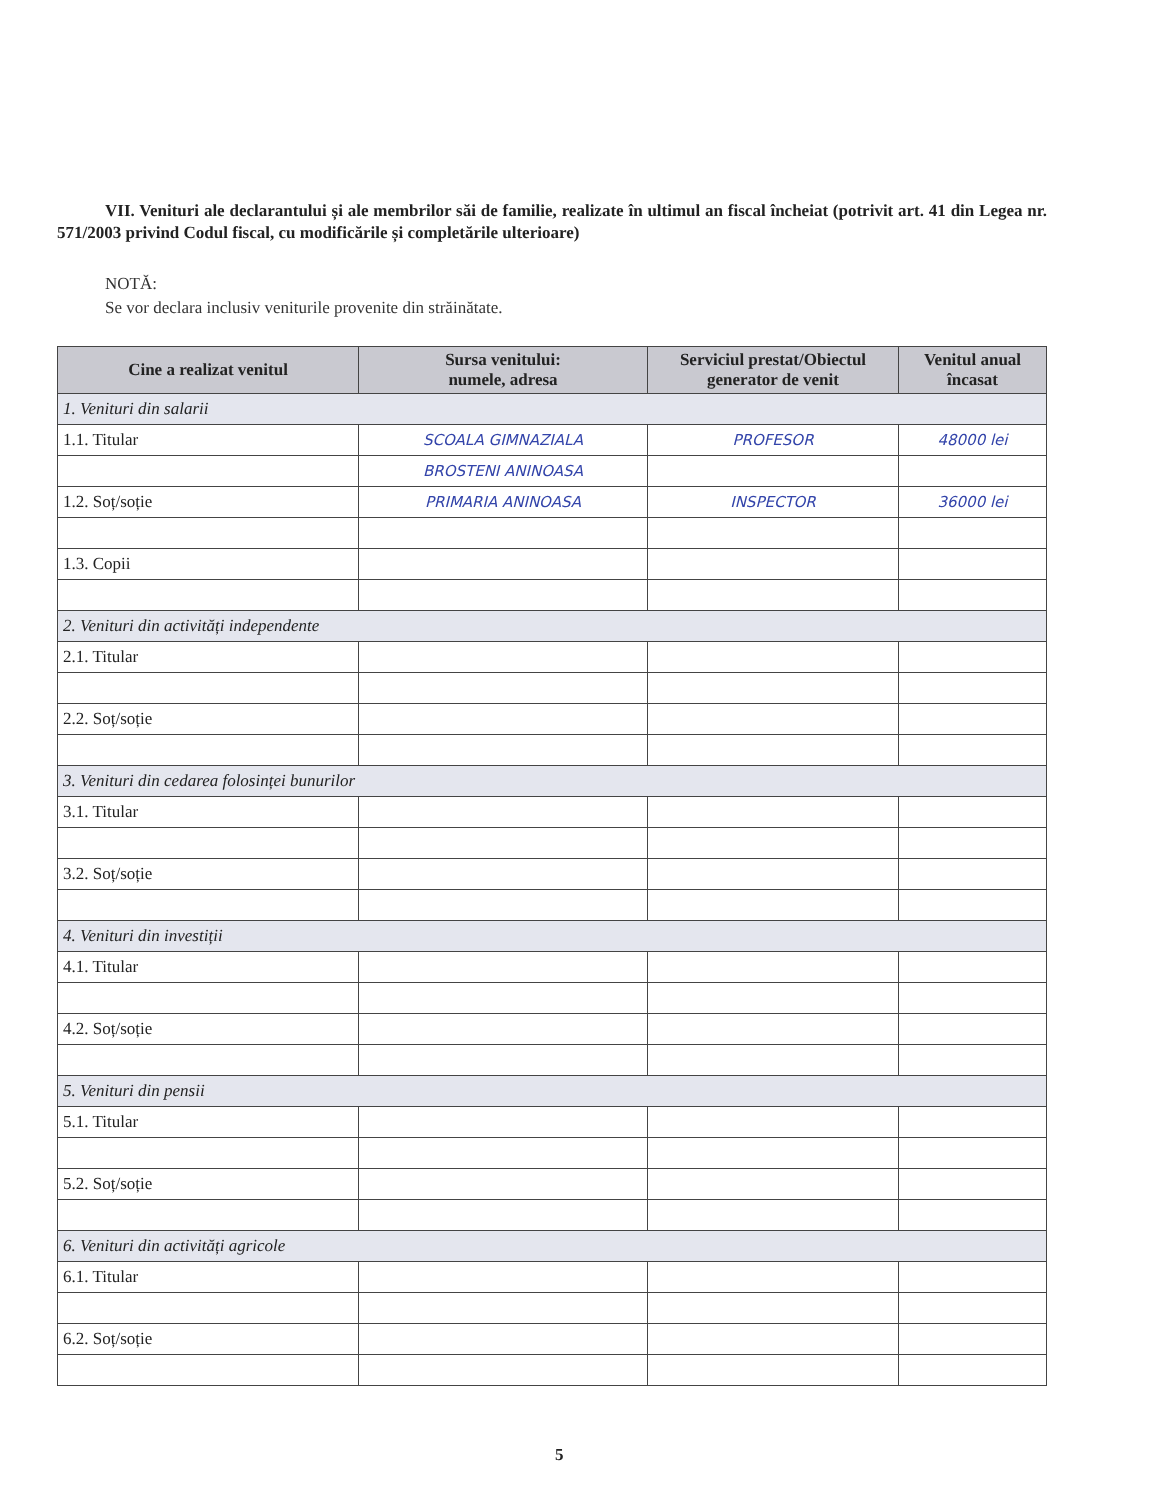VII. Venituri ale declarantului și ale membrilor săi de familie, realizate în ultimul an fiscal încheiat (potrivit art. 41 din Legea nr. 571/2003 privind Codul fiscal, cu modificările și completările ulterioare)
NOTĂ:
Se vor declara inclusiv veniturile provenite din străinătate.
| Cine a realizat venitul | Sursa venitului: numele, adresa | Serviciul prestat/Obiectul generator de venit | Venitul anual încasat |
| --- | --- | --- | --- |
| 1. Venituri din salarii | | | |
| 1.1. Titular | SCOALA GIMNAZIALA | PROFESOR | 48000 lei |
| | BROSTENI ANINOASA | | |
| 1.2. Soț/soție | PRIMARIA ANINOASA | INSPECTOR | 36000 lei |
| 1.3. Copii | | | |
| 2. Venituri din activități independente | | | |
| 2.1. Titular | | | |
| 2.2. Soț/soție | | | |
| 3. Venituri din cedarea folosinței bunurilor | | | |
| 3.1. Titular | | | |
| 3.2. Soț/soție | | | |
| 4. Venituri din investiții | | | |
| 4.1. Titular | | | |
| 4.2. Soț/soție | | | |
| 5. Venituri din pensii | | | |
| 5.1. Titular | | | |
| 5.2. Soț/soție | | | |
| 6. Venituri din activități agricole | | | |
| 6.1. Titular | | | |
| 6.2. Soț/soție | | | |
5